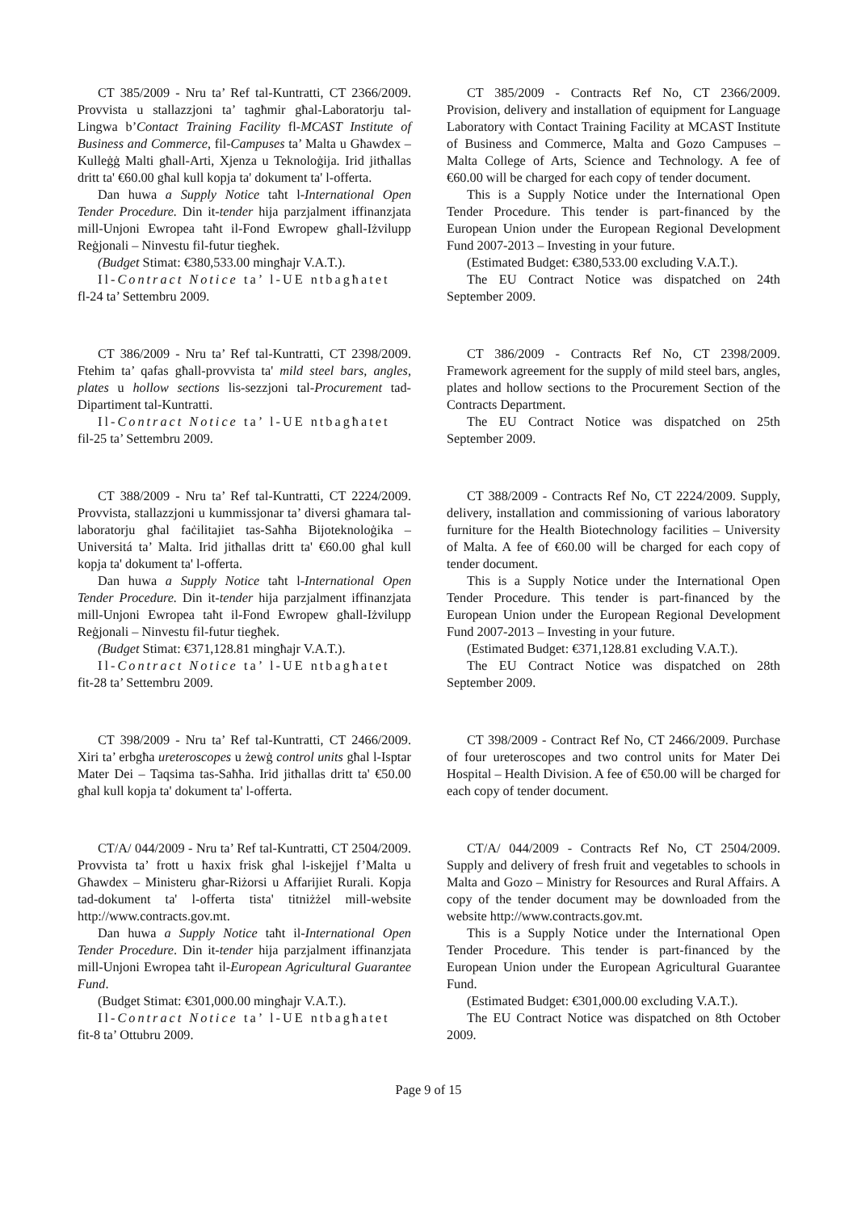CT 385/2009 - Nru ta’ Ref tal-Kuntratti, CT 2366/2009. Provvista u stallazzjoni ta’ tagħmir għal-Laboratorju tal-Lingwa b’Contact Training Facility fl-MCAST Institute of Business and Commerce, fil-Campuses ta’ Malta u Għawdex – Kulleġġ Malti għall-Arti, Xjenza u Teknoloġija. Irid jitħallas dritt ta' €60.00 għal kull kopja ta' dokument ta' l-offerta.
Dan huwa a Supply Notice taħt l-International Open Tender Procedure. Din it-tender hija parzjalment iffinanzjata mill-Unjoni Ewropea taħt il-Fond Ewropew għall-Iżvilupp Reġjonali – Ninvestu fil-futur tiegħek.
(Budget Stimat: €380,533.00 mingħajr V.A.T.).
Il-Contract Notice ta’ l-UE ntbagħatet
fl-24 ta’ Settembru 2009.
CT 385/2009 - Contracts Ref No, CT 2366/2009. Provision, delivery and installation of equipment for Language Laboratory with Contact Training Facility at MCAST Institute of Business and Commerce, Malta and Gozo Campuses – Malta College of Arts, Science and Technology. A fee of €60.00 will be charged for each copy of tender document.
This is a Supply Notice under the International Open Tender Procedure. This tender is part-financed by the European Union under the European Regional Development Fund 2007-2013 – Investing in your future.
(Estimated Budget: €380,533.00 excluding V.A.T.).
The EU Contract Notice was dispatched on 24th September 2009.
CT 386/2009 - Nru ta’ Ref tal-Kuntratti, CT 2398/2009. Ftehim ta’ qafas għall-provvista ta' mild steel bars, angles, plates u hollow sections lis-sezzjoni tal-Procurement tad-Dipartiment tal-Kuntratti.
Il-Contract Notice ta’ l-UE ntbagħatet
fil-25 ta’ Settembru 2009.
CT 386/2009 - Contracts Ref No, CT 2398/2009. Framework agreement for the supply of mild steel bars, angles, plates and hollow sections to the Procurement Section of the Contracts Department.
The EU Contract Notice was dispatched on 25th September 2009.
CT 388/2009 - Nru ta’ Ref tal-Kuntratti, CT 2224/2009. Provvista, stallazzjoni u kummissjonar ta’ diversi għamara tal-laboratorju għal faċilitajiet tas-Saħħa Bijoteknoloġika – Universitá ta’ Malta. Irid jitħallas dritt ta' €60.00 għal kull kopja ta' dokument ta' l-offerta.
Dan huwa a Supply Notice taħt l-International Open Tender Procedure. Din it-tender hija parzjalment iffinanzjata mill-Unjoni Ewropea taħt il-Fond Ewropew għall-Iżvilupp Reġjonali – Ninvestu fil-futur tiegħek.
(Budget Stimat: €371,128.81 mingħajr V.A.T.).
Il-Contract Notice ta’ l-UE ntbagħatet
fit-28 ta’ Settembru 2009.
CT 388/2009 - Contracts Ref No, CT 2224/2009. Supply, delivery, installation and commissioning of various laboratory furniture for the Health Biotechnology facilities – University of Malta. A fee of €60.00 will be charged for each copy of tender document.
This is a Supply Notice under the International Open Tender Procedure. This tender is part-financed by the European Union under the European Regional Development Fund 2007-2013 – Investing in your future.
(Estimated Budget: €371,128.81 excluding V.A.T.).
The EU Contract Notice was dispatched on 28th September 2009.
CT 398/2009 - Nru ta’ Ref tal-Kuntratti, CT 2466/2009. Xiri ta’ erbgħa ureteroscopes u żewġ control units għal l-Isptar Mater Dei – Taqsima tas-Saħħa. Irid jitħallas dritt ta' €50.00 għal kull kopja ta' dokument ta' l-offerta.
CT 398/2009 - Contract Ref No, CT 2466/2009. Purchase of four ureteroscopes and two control units for Mater Dei Hospital – Health Division. A fee of €50.00 will be charged for each copy of tender document.
CT/A/ 044/2009 - Nru ta’ Ref tal-Kuntratti, CT 2504/2009. Provvista ta’ frott u ħaxix frisk għal l-iskejjel f’Malta u Għawdex – Ministeru għar-Riżorsi u Affarijiet Rurali. Kopja tad-dokument ta' l-offerta tista' titniżżel mill-website http://www.contracts.gov.mt.
Dan huwa a Supply Notice taħt il-International Open Tender Procedure. Din it-tender hija parzjalment iffinanzjata mill-Unjoni Ewropea taħt il-European Agricultural Guarantee Fund.
(Budget Stimat: €301,000.00 mingħajr V.A.T.).
Il-Contract Notice ta’ l-UE ntbagħatet
fit-8 ta’ Ottubru 2009.
CT/A/ 044/2009 - Contracts Ref No, CT 2504/2009. Supply and delivery of fresh fruit and vegetables to schools in Malta and Gozo – Ministry for Resources and Rural Affairs. A copy of the tender document may be downloaded from the website http://www.contracts.gov.mt.
This is a Supply Notice under the International Open Tender Procedure. This tender is part-financed by the European Union under the European Agricultural Guarantee Fund.
(Estimated Budget: €301,000.00 excluding V.A.T.).
The EU Contract Notice was dispatched on 8th October 2009.
Page 9 of 15